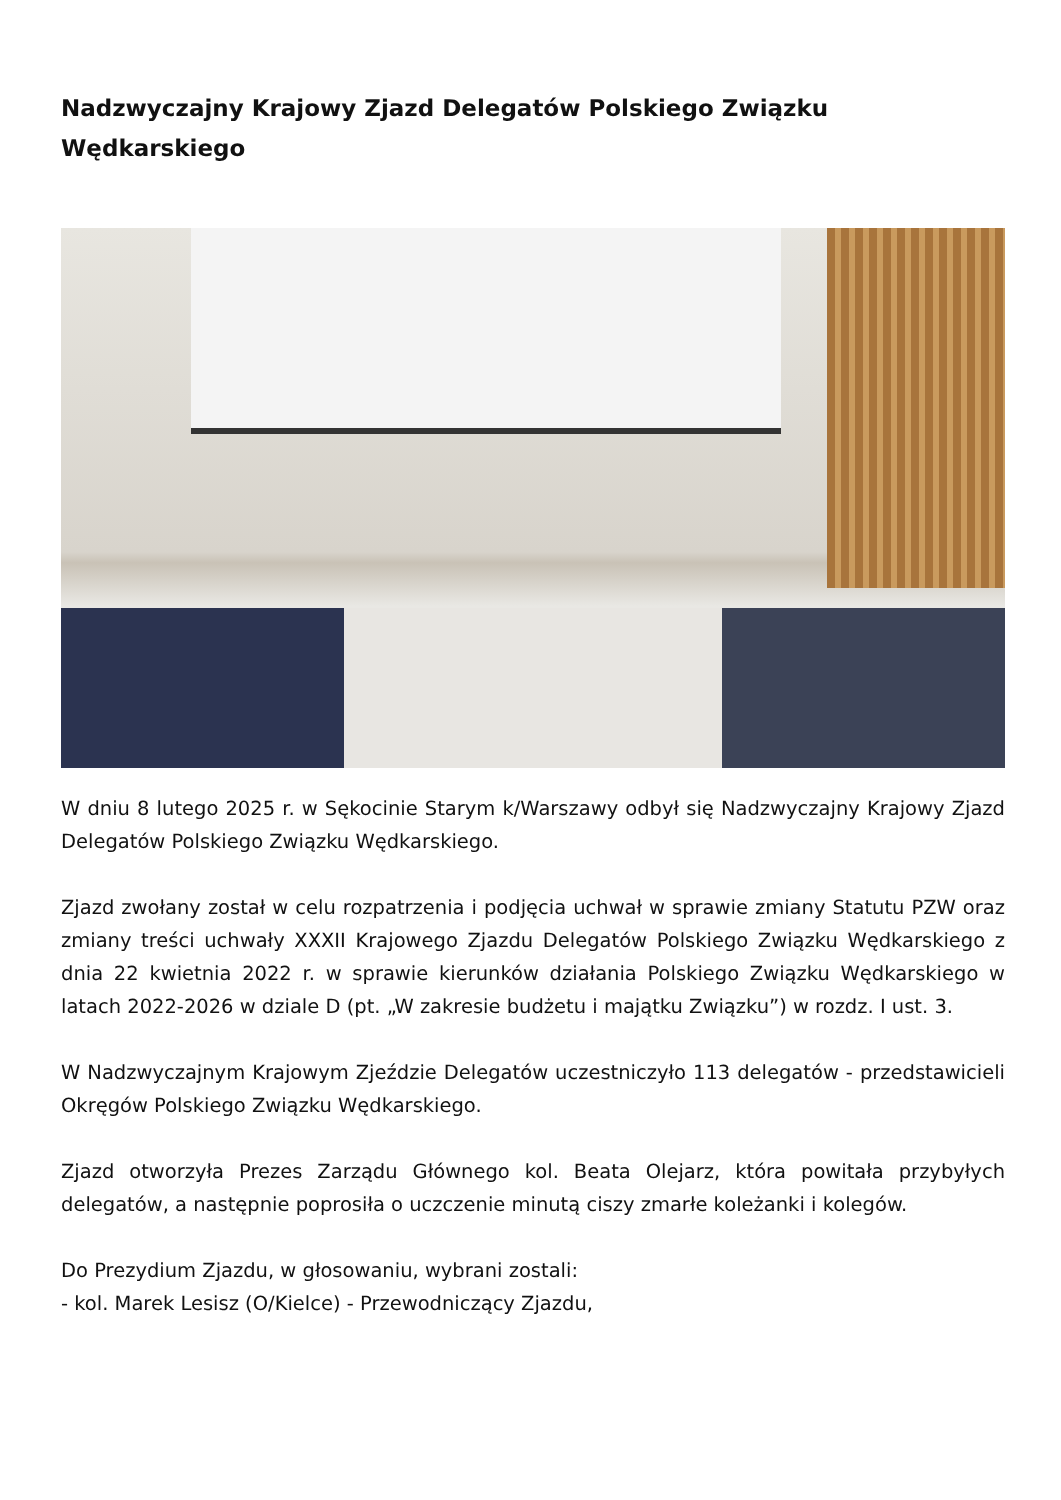Nadzwyczajny Krajowy Zjazd Delegatów Polskiego Związku Wędkarskiego
W dniu 8 lutego 2025 r. w Sękocinie Starym k/Warszawy odbył się Nadzwyczajny Krajowy Zjazd Delegatów Polskiego Związku Wędkarskiego.
Zjazd zwołany został w celu rozpatrzenia i podjęcia uchwał w sprawie zmiany Statutu PZW oraz zmiany treści uchwały XXXII Krajowego Zjazdu Delegatów Polskiego Związku Wędkarskiego z dnia 22 kwietnia 2022 r. w sprawie kierunków działania Polskiego Związku Wędkarskiego w latach 2022-2026 w dziale D (pt. „W zakresie budżetu i majątku Związku”) w rozdz. I ust. 3.
W Nadzwyczajnym Krajowym Zjeździe Delegatów uczestniczyło 113 delegatów - przedstawicieli Okręgów Polskiego Związku Wędkarskiego.
Zjazd otworzyła Prezes Zarządu Głównego kol. Beata Olejarz, która powitała przybyłych delegatów, a następnie poprosiła o uczczenie minutą ciszy zmarłe koleżanki i kolegów.
Do Prezydium Zjazdu, w głosowaniu, wybrani zostali:
- kol. Marek Lesisz (O/Kielce) - Przewodniczący Zjazdu,